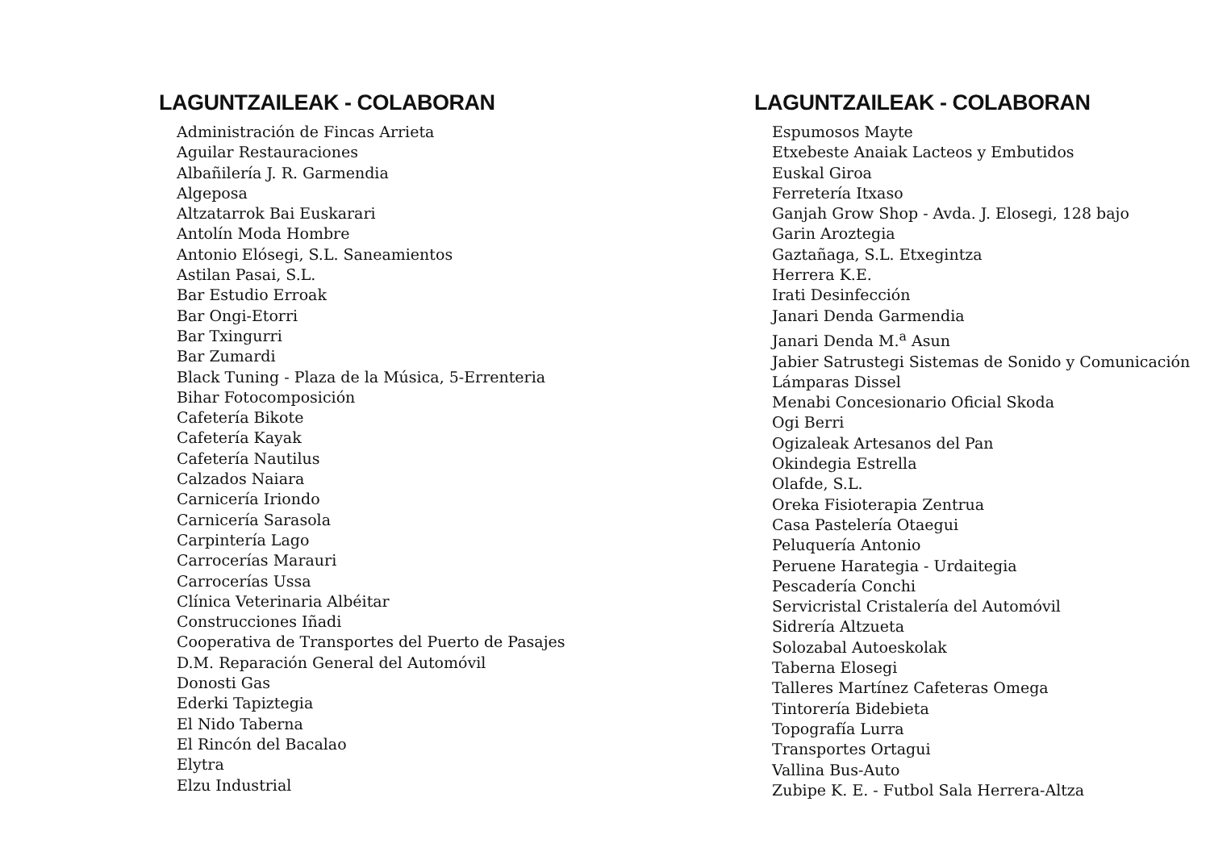LAGUNTZAILEAK - COLABORAN
Administración de Fincas Arrieta
Aguilar Restauraciones
Albañilería J. R. Garmendia
Algeposa
Altzatarrok Bai Euskarari
Antolín Moda Hombre
Antonio Elósegi, S.L. Saneamientos
Astilan Pasai, S.L.
Bar Estudio Erroak
Bar Ongi-Etorri
Bar Txingurri
Bar Zumardi
Black Tuning - Plaza de la Música, 5-Errenteria
Bihar Fotocomposición
Cafetería Bikote
Cafetería Kayak
Cafetería Nautilus
Calzados Naiara
Carnicería Iriondo
Carnicería Sarasola
Carpintería Lago
Carrocerías Marauri
Carrocerías Ussa
Clínica Veterinaria Albéitar
Construcciones Iñadi
Cooperativa de Transportes del Puerto de Pasajes
D.M. Reparación General del Automóvil
Donosti Gas
Ederki Tapiztegia
El Nido Taberna
El Rincón del Bacalao
Elytra
Elzu Industrial
LAGUNTZAILEAK - COLABORAN
Espumosos Mayte
Etxebeste Anaiak Lacteos y Embutidos
Euskal Giroa
Ferretería Itxaso
Ganjah Grow Shop - Avda. J. Elosegi, 128 bajo
Garin Aroztegia
Gaztañaga, S.L. Etxegintza
Herrera K.E.
Irati Desinfección
Janari Denda Garmendia
Janari Denda M.<sup>a</sup> Asun
Jabier Satrustegi Sistemas de Sonido y Comunicación
Lámparas Dissel
Menabi Concesionario Oficial Skoda
Ogi Berri
Ogizaleak Artesanos del Pan
Okindegia Estrella
Olafde, S.L.
Oreka Fisioterapia Zentrua
Casa Pastelería Otaegui
Peluquería Antonio
Peruene Harategia - Urdaitegia
Pescadería Conchi
Servicristal Cristalería del Automóvil
Sidrería Altzueta
Solozabal Autoeskolak
Taberna Elosegi
Talleres Martínez Cafeteras Omega
Tintorería Bidebieta
Topografía Lurra
Transportes Ortagui
Vallina Bus-Auto
Zubipe K. E. - Futbol Sala Herrera-Altza